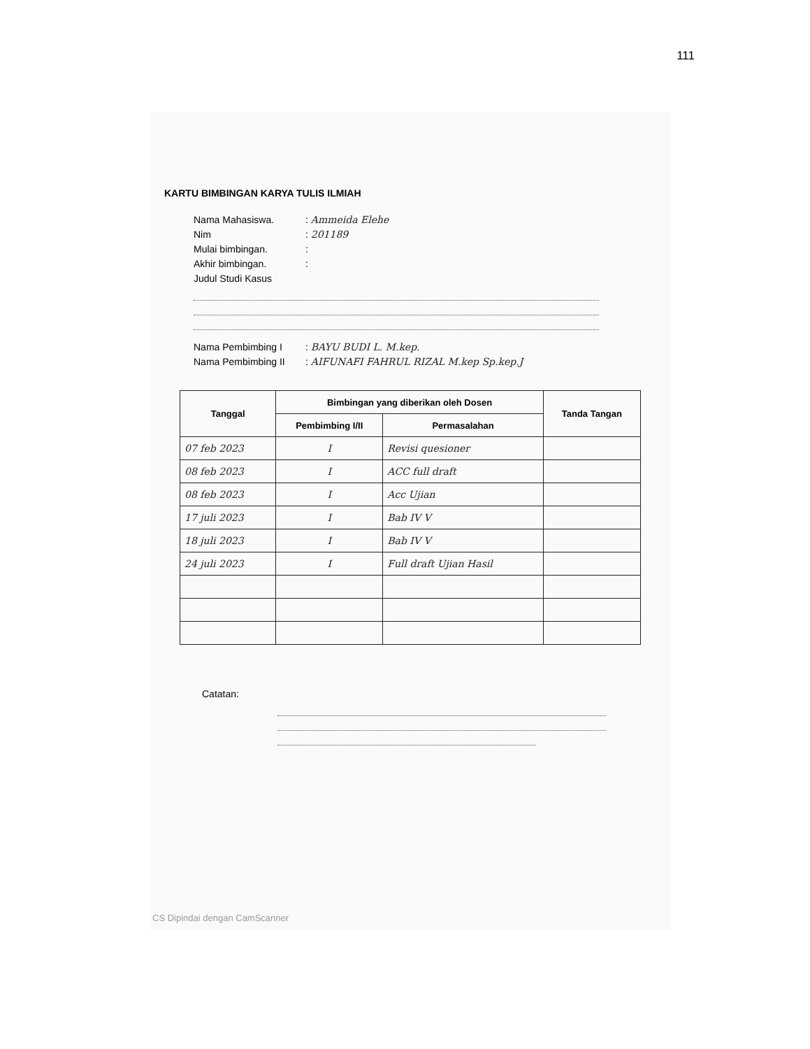111
KARTU BIMBINGAN KARYA TULIS ILMIAH
Nama Mahasiswa.: Ammeida Elehe
Nim: 201189
Mulai bimbingan.:
Akhir bimbingan.:
Judul Studi Kasus
Nama Pembimbing I: BAYU BUDI L. M.kep.
Nama Pembimbing II: AIFUNAFI FAHRUL RIZAL M.kep Sp.kep.J
| Tanggal | Bimbingan yang diberikan oleh Dosen | | Tanda Tangan |
| --- | --- | --- | --- |
| | Pembimbing I/II | Permasalahan | |
| 07 feb 2023 | I | Revisi quesioner | |
| 08 feb 2023 | I | ACC full draft | |
| 08 feb 2023 | I | Acc Ujian | |
| 17 juli 2023 | I | Bab IV V | |
| 18 juli 2023 | I | Bab IV V | |
| 24 juli 2023 | I | Full draft Ujian Hasil | |
Catatan:
CS Dipindai dengan CamScanner